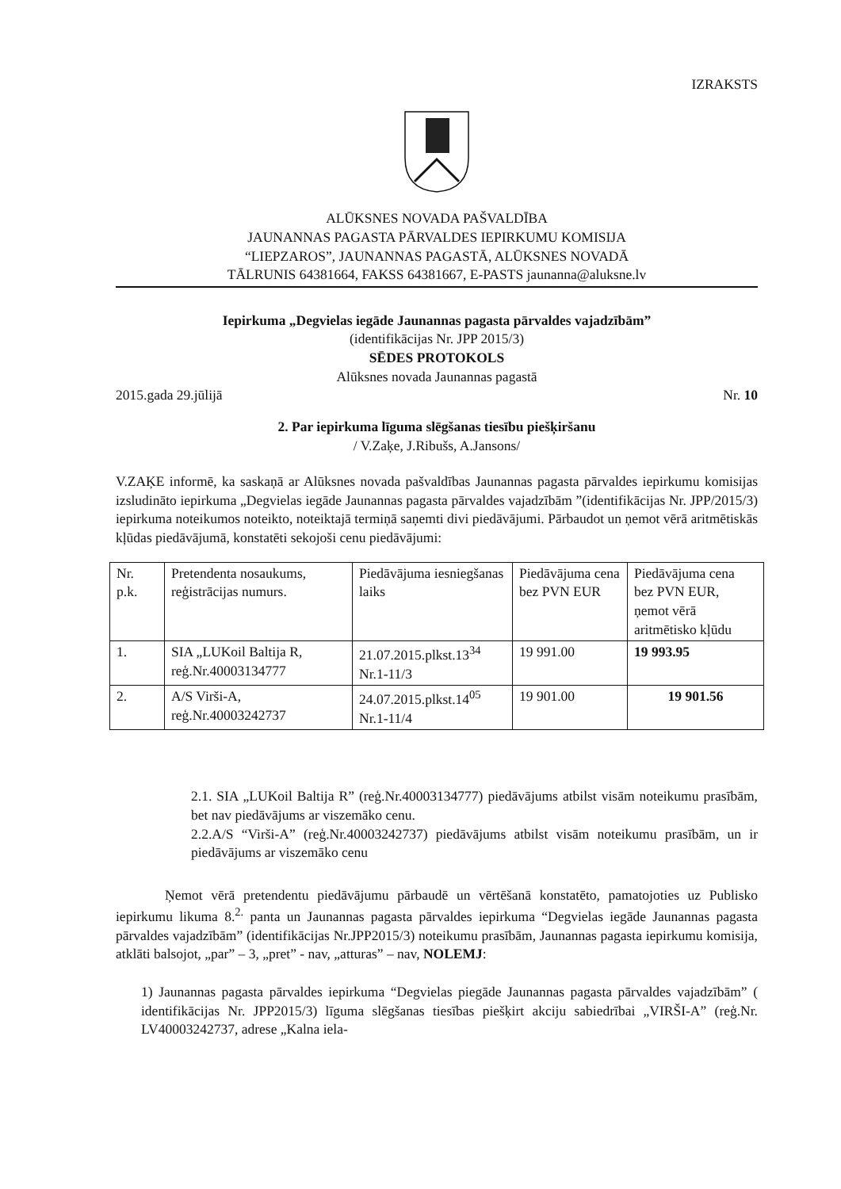IZRAKSTS
ALŪKSNES NOVADA PAŠVALDĪBA
JAUNANNAS PAGASTA PĀRVALDES IEPIRKUMU KOMISIJA
“LIEPZAROS”, JAUNANNAS PAGASTĀ, ALŪKSNES NOVADĀ
TĀLRUNIS 64381664, FAKSS 64381667, E-PASTS jaunanna@aluksne.lv
Iepirkuma „Degvielas iegāde Jaunannas pagasta pārvaldes vajadzībām”
(identifikācijas Nr. JPP 2015/3)
SĒDES PROTOKOLS
Alūksnes novada Jaunannas pagastā
2015.gada 29.jūlijā Nr. 10
2. Par iepirkuma līguma slēgšanas tiesību piešķiršanu
/ V.Zaķe, J.Ribušs, A.Jansons/
V.ZAĶE informē, ka saskaņā ar Alūksnes novada pašvaldības Jaunannas pagasta pārvaldes iepirkumu komisijas izsludināto iepirkuma „Degvielas iegāde Jaunannas pagasta pārvaldes vajadzībām ”(identifikācijas Nr. JPP/2015/3) iepirkuma noteikumos noteikto, noteiktajā termiņā saņemti divi piedāvājumi. Pārbaudot un ņemot vērā aritmētiskās kļūdas piedāvājumā, konstatēti sekojoši cenu piedāvājumi:
| Nr. p.k. | Pretendenta nosaukums, reģistrācijas numurs. | Piedāvājuma iesniegšanas laiks | Piedāvājuma cena bez PVN EUR | Piedāvājuma cena bez PVN EUR, ņemot vērā aritmētisko kļūdu |
| 1. | SIA „LUKoil Baltija R, reģ.Nr.40003134777 | 21.07.2015.plkst.13<sup>34</sup> Nr.1-11/3 | 19 991.00 | 19 993.95 |
| 2. | A/S Virši-A, reģ.Nr.40003242737 | 24.07.2015.plkst.14<sup>05</sup> Nr.1-11/4 | 19 901.00 | 19 901.56 |
2.1. SIA „LUKoil Baltija R” (reģ.Nr.40003134777) piedāvājums atbilst visām noteikumu prasībām, bet nav piedāvājums ar viszemāko cenu.
2.2.A/S “Virši-A” (reģ.Nr.40003242737) piedāvājums atbilst visām noteikumu prasībām, un ir piedāvājums ar viszemāko cenu
Ņemot vērā pretendentu piedāvājumu pārbaudē un vērtēšanā konstatēto, pamatojoties uz Publisko iepirkumu likuma 8.<sup>2.</sup> panta un Jaunannas pagasta pārvaldes iepirkuma “Degvielas iegāde Jaunannas pagasta pārvaldes vajadzībām” (identifikācijas Nr.JPP2015/3) noteikumu prasībām, Jaunannas pagasta iepirkumu komisija, atklāti balsojot, „par” – 3, „pret” - nav, „atturas” – nav, NOLEMJ:
1) Jaunannas pagasta pārvaldes iepirkuma “Degvielas piegāde Jaunannas pagasta pārvaldes vajadzībām” ( identifikācijas Nr. JPP2015/3) līguma slēgšanas tiesības piešķirt akciju sabiedrībai „VIRŠI-A” (reģ.Nr. LV40003242737, adrese „Kalna iela-